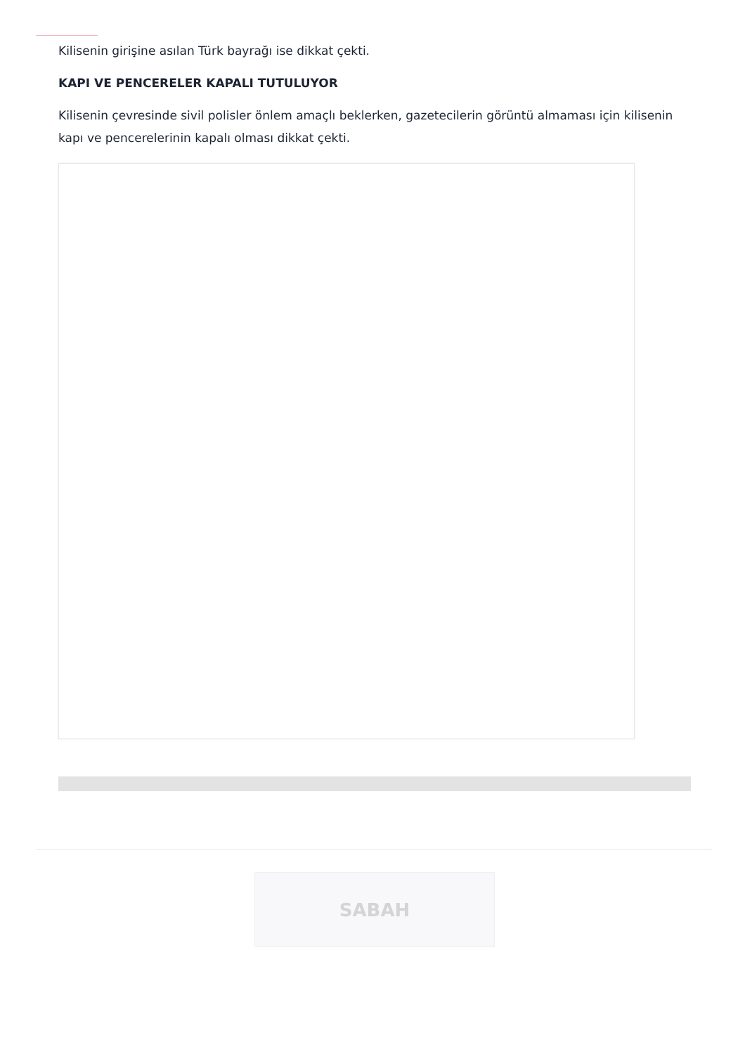Kilisenin girişine asılan Türk bayrağı ise dikkat çekti.
KAPI VE PENCERELER KAPALI TUTULUYOR
Kilisenin çevresinde sivil polisler önlem amaçlı beklerken, gazetecilerin görüntü almaması için kilisenin kapı ve pencerelerinin kapalı olması dikkat çekti.
SABAH